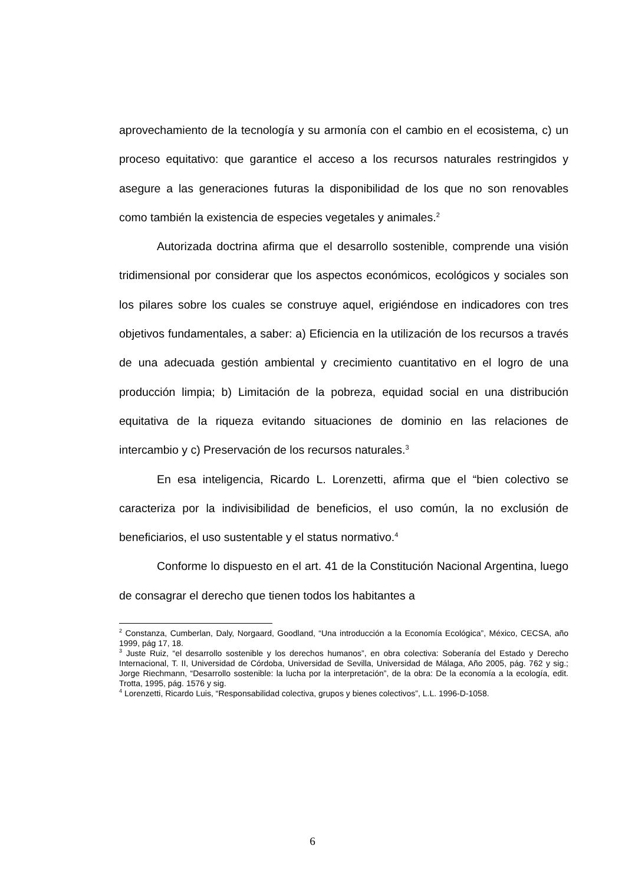aprovechamiento de la tecnología y su armonía con el cambio en el ecosistema, c) un proceso equitativo: que garantice el acceso a los recursos naturales restringidos y asegure a las generaciones futuras la disponibilidad de los que no son renovables como también la existencia de especies vegetales y animales.<sup>2</sup>
Autorizada doctrina afirma que el desarrollo sostenible, comprende una visión tridimensional por considerar que los aspectos económicos, ecológicos y sociales son los pilares sobre los cuales se construye aquel, erigiéndose en indicadores con tres objetivos fundamentales, a saber: a) Eficiencia en la utilización de los recursos a través de una adecuada gestión ambiental y crecimiento cuantitativo en el logro de una producción limpia; b) Limitación de la pobreza, equidad social en una distribución equitativa de la riqueza evitando situaciones de dominio en las relaciones de intercambio y c) Preservación de los recursos naturales.<sup>3</sup>
En esa inteligencia, Ricardo L. Lorenzetti, afirma que el “bien colectivo se caracteriza por la indivisibilidad de beneficios, el uso común, la no exclusión de beneficiarios, el uso sustentable y el status normativo.<sup>4</sup>
Conforme lo dispuesto en el art. 41 de la Constitución Nacional Argentina, luego de consagrar el derecho que tienen todos los habitantes a
<sup>2</sup> Constanza, Cumberlan, Daly, Norgaard, Goodland, “Una introducción a la Economía Ecológica”, México, CECSA, año 1999, pág 17, 18.
<sup>3</sup> Juste Ruiz, “el desarrollo sostenible y los derechos humanos”, en obra colectiva: Soberanía del Estado y Derecho Internacional, T. II, Universidad de Córdoba, Universidad de Sevilla, Universidad de Málaga, Año 2005, pág. 762 y sig.; Jorge Riechmann, “Desarrollo sostenible: la lucha por la interpretación”, de la obra: De la economía a la ecología, edit. Trotta, 1995, pág. 1576 y sig.
<sup>4</sup> Lorenzetti, Ricardo Luis, “Responsabilidad colectiva, grupos y bienes colectivos”, L.L. 1996-D-1058.
6